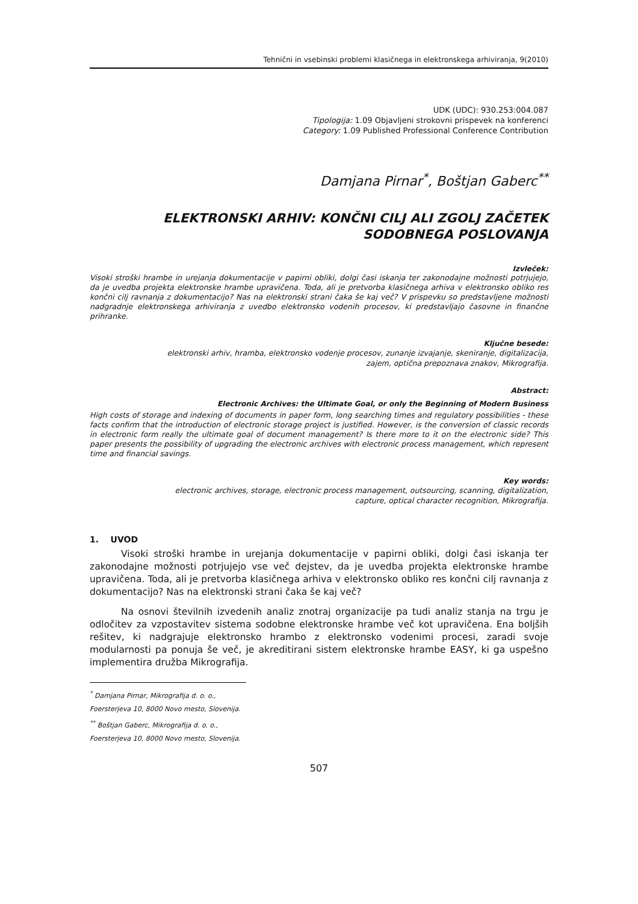Tehnični in vsebinski problemi klasičnega in elektronskega arhiviranja, 9(2010)
UDK (UDC): 930.253:004.087
Tipologija: 1.09 Objavljeni strokovni prispevek na konferenci
Category: 1.09 Published Professional Conference Contribution
Damjana Pirnar<sup>*</sup>, Boštjan Gaberc<sup>**</sup>
ELEKTRONSKI ARHIV: KONČNI CILJ ALI ZGOLJ ZAČETEK
SODOBNEGA POSLOVANJA
Izvleček:
Visoki stroški hrambe in urejanja dokumentacije v papirni obliki, dolgi časi iskanja ter zakonodajne možnosti potrjujejo, da je uvedba projekta elektronske hrambe upravičena. Toda, ali je pretvorba klasičnega arhiva v elektronsko obliko res končni cilj ravnanja z dokumentacijo? Nas na elektronski strani čaka še kaj več? V prispevku so predstavljene možnosti nadgradnje elektronskega arhiviranja z uvedbo elektronsko vodenih procesov, ki predstavljajo časovne in finančne prihranke.
Ključne besede:
elektronski arhiv, hramba, elektronsko vodenje procesov, zunanje izvajanje, skeniranje, digitalizacija,
zajem, optična prepoznava znakov, Mikrografija.
Abstract:
Electronic Archives: the Ultimate Goal, or only the Beginning of Modern Business
High costs of storage and indexing of documents in paper form, long searching times and regulatory possibilities - these facts confirm that the introduction of electronic storage project is justified. However, is the conversion of classic records in electronic form really the ultimate goal of document management? Is there more to it on the electronic side? This paper presents the possibility of upgrading the electronic archives with electronic process management, which represent time and financial savings.
Key words:
electronic archives, storage, electronic process management, outsourcing, scanning, digitalization,
capture, optical character recognition, Mikrografija.
1. UVOD
Visoki stroški hrambe in urejanja dokumentacije v papirni obliki, dolgi časi iskanja ter zakonodajne možnosti potrjujejo vse več dejstev, da je uvedba projekta elektronske hrambe upravičena. Toda, ali je pretvorba klasičnega arhiva v elektronsko obliko res končni cilj ravnanja z dokumentacijo? Nas na elektronski strani čaka še kaj več?
Na osnovi številnih izvedenih analiz znotraj organizacije pa tudi analiz stanja na trgu je odločitev za vzpostavitev sistema sodobne elektronske hrambe več kot upravičena. Ena boljših rešitev, ki nadgrajuje elektronsko hrambo z elektronsko vodenimi procesi, zaradi svoje modularnosti pa ponuja še več, je akreditirani sistem elektronske hrambe EASY, ki ga uspešno implementira družba Mikrografija.
<sup>*</sup> Damjana Pirnar, Mikrografija d. o. o., Foersterjeva 10, 8000 Novo mesto, Slovenija.
<sup>**</sup> Boštjan Gaberc, Mikrografija d. o. o., Foersterjeva 10, 8000 Novo mesto, Slovenija.
507